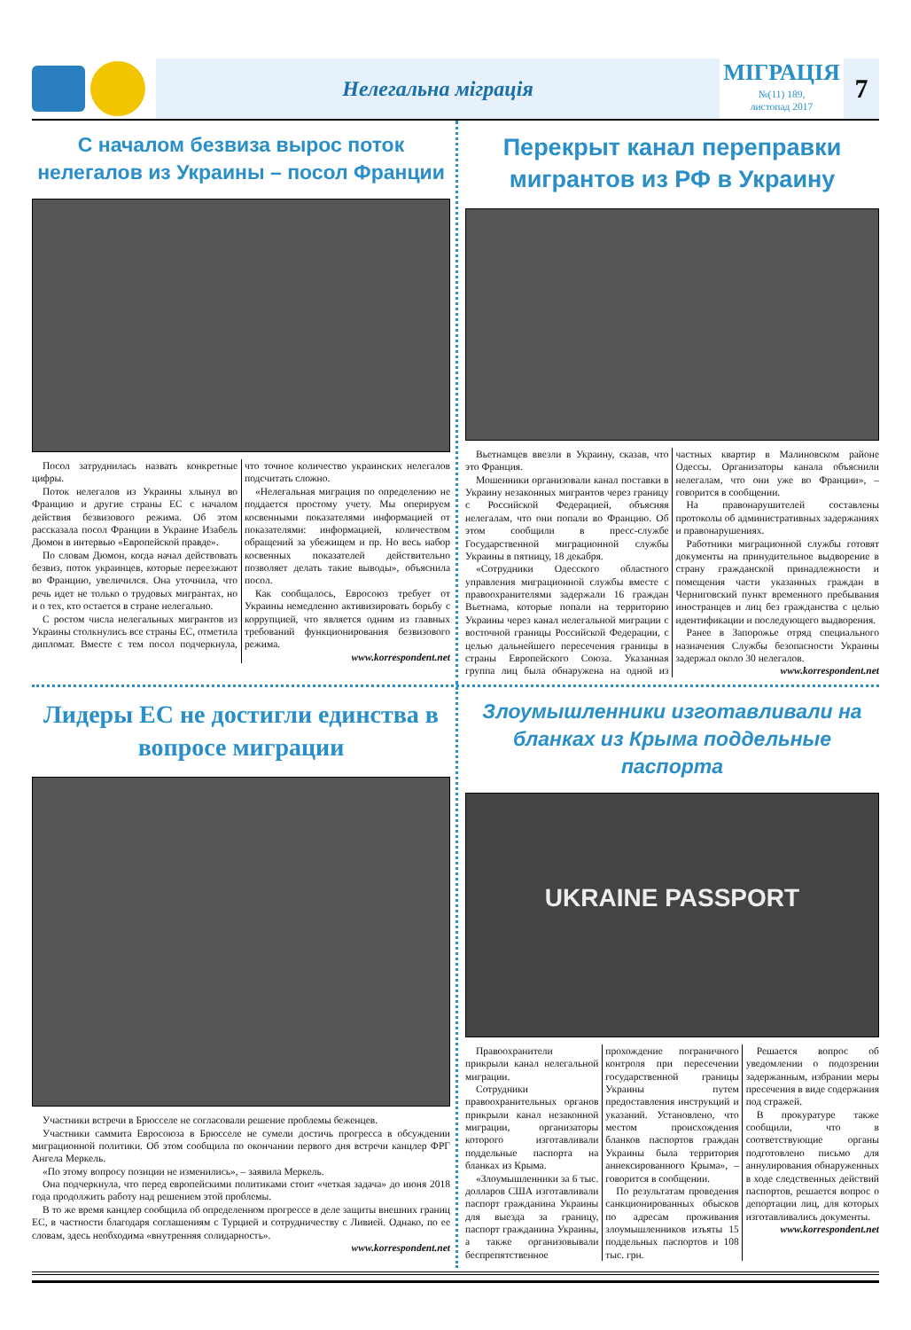Нелегальна міграція
МІГРАЦІЯ
№(11) 189,
листопад 2017
7
С началом безвиза вырос поток нелегалов из Украины – посол Франции
Посол затруднилась назвать конкретные цифры.
Поток нелегалов из Украины хлынул во Францию и другие страны ЕС с началом действия безвизового режима. Об этом рассказала посол Франции в Украине Изабель Дюмон в интервью «Европейской правде».
По словам Дюмон, когда начал действовать безвиз, поток украинцев, которые переезжают во Францию, увеличился. Она уточнила, что речь идет не только о трудовых мигрантах, но и о тех, кто остается в стране нелегально.
С ростом числа нелегальных мигрантов из Украины столкнулись все страны ЕС, отметила дипломат. Вместе с тем посол подчеркнула, что точное количество украинских нелегалов подсчитать сложно.
«Нелегальная миграция по определению не поддается простому учету. Мы оперируем косвенными показателями информацией от показателями: информацией, количеством обращений за убежищем и пр. Но весь набор косвенных показателей действительно позволяет делать такие выводы», объяснила посол.
Как сообщалось, Евросоюз требует от Украины немедленно активизировать борьбу с коррупцией, что является одним из главных требований функционирования безвизового режима.
www.korrespondent.net
Перекрыт канал переправки мигрантов из РФ в Украину
Вьетнамцев ввезли в Украину, сказав, что это Франция.
Мошенники организовали канал поставки в Украину незаконных мигрантов через границу с Российской Федерацией, объясняя нелегалам, что они попали во Францию. Об этом сообщили в пресс-службе Государственной миграционной службы Украины в пятницу, 18 декабря.
«Сотрудники Одесского областного управления миграционной службы вместе с правоохранителями задержали 16 граждан Вьетнама, которые попали на территорию Украины через канал нелегальной миграции с восточной границы Российской Федерации, с целью дальнейшего пересечения границы в страны Европейского Союза. Указанная группа лиц была обнаружена на одной из частных квартир в Малиновском районе Одессы. Организаторы канала объяснили нелегалам, что они уже во Франции», – говорится в сообщении.
На правонарушителей составлены протоколы об административных задержаниях и правонарушениях.
Работники миграционной службы готовят документы на принудительное выдворение в страну гражданской принадлежности и помещения части указанных граждан в Черниговский пункт временного пребывания иностранцев и лиц без гражданства с целью идентификации и последующего выдворения.
Ранее в Запорожье отряд специального назначения Службы безопасности Украины задержал около 30 нелегалов.
www.korrespondent.net
Лидеры ЕС не достигли единства в вопросе миграции
Участники встречи в Брюсселе не согласовали решение проблемы беженцев.
Участники саммита Евросоюза в Брюсселе не сумели достичь прогресса в обсуждении миграционной политики. Об этом сообщила по окончании первого дня встречи канцлер ФРГ Ангела Меркель.
«По этому вопросу позиции не изменились», – заявила Меркель.
Она подчеркнула, что перед европейскими политиками стоит «четкая задача» до июня 2018 года продолжить работу над решением этой проблемы.
В то же время канцлер сообщила об определенном прогрессе в деле защиты внешних границ ЕС, в частности благодаря соглашениям с Турцией и сотрудничеству с Ливией. Однако, по ее словам, здесь необходима «внутренняя солидарность».
www.korrespondent.net
Злоумышленники изготавливали на бланках из Крыма поддельные паспорта
UKRAINE PASSPORT
Правоохранители прикрыли канал нелегальной миграции.
Сотрудники правоохранительных органов прикрыли канал незаконной миграции, организаторы которого изготавливали поддельные паспорта на бланках из Крыма.
«Злоумышленники за 6 тыс. долларов США изготавливали паспорт гражданина Украины для выезда за границу, паспорт гражданина Украины, а также организовывали беспрепятственное прохождение пограничного контроля при пересечении государственной границы Украины путем предоставления инструкций и указаний. Установлено, что местом происхождения бланков паспортов граждан Украины была территория аннексированного Крыма», – говорится в сообщении.
По результатам проведения санкционированных обысков по адресам проживания злоумышленников изъяты 15 поддельных паспортов и 108 тыс. грн.
Решается вопрос об уведомлении о подозрении задержанным, избрании меры пресечения в виде содержания под стражей.
В прокуратуре также сообщили, что в соответствующие органы подготовлено письмо для аннулирования обнаруженных в ходе следственных действий паспортов, решается вопрос о депортации лиц, для которых изготавливались документы.
www.korrespondent.net